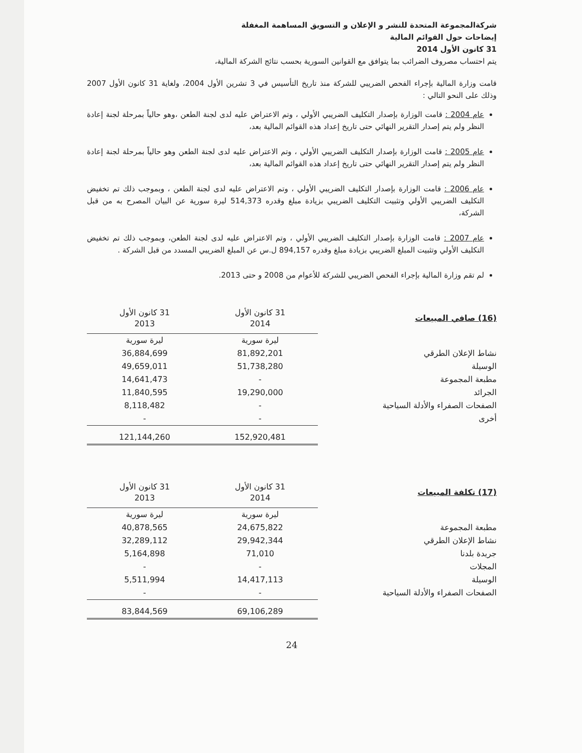شركةالمجموعة المتحدة للنشر و الإعلان و التسويق المساهمة المغفلة
إيضاحات حول القوائم المالية
31 كانون الأول 2014
يتم احتساب مصروف الضرائب بما يتوافق مع القوانين السورية بحسب نتائج الشركة المالية،
قامت وزارة المالية بإجراء الفحص الضريبي للشركة منذ تاريخ التأسيس في 3 تشرين الأول 2004، ولغاية 31 كانون الأول 2007 وذلك على النحو التالي :
عام 2004 : قامت الوزارة بإصدار التكليف الضريبي الأولي ، وتم الاعتراض عليه لدى لجنة الطعن ،وهو حالياً بمرحلة لجنة إعادة النظر ولم يتم إصدار التقرير النهائي حتى تاريخ إعداد هذه القوائم المالية بعد،
عام 2005 : قامت الوزارة بإصدار التكليف الضريبي الأولي ، وتم الاعتراض عليه لدى لجنة الطعن وهو حالياً بمرحلة لجنة إعادة النظر ولم يتم إصدار التقرير النهائي حتى تاريخ إعداد هذه القوائم المالية بعد،
عام 2006 : قامت الوزارة بإصدار التكليف الضريبي الأولي ، وتم الاعتراض عليه لدى لجنة الطعن ، وبموجب ذلك تم تخفيض التكليف الضريبي الأولي وتثبيت التكليف الضريبي بزيادة مبلغ وقدره 514,373 ليرة سورية عن البيان المصرح به من قبل الشركة،
عام 2007 : قامت الوزارة بإصدار التكليف الضريبي الأولي ، وتم الاعتراض عليه لدى لجنة الطعن، وبموجب ذلك تم تخفيض التكليف الأولي وتثبيت المبلغ الضريبي بزيادة مبلغ وقدره 894,157 ل.س عن المبلغ الضريبي المسدد من قبل الشركة .
لم تقم وزارة المالية بإجراء الفحص الضريبي للشركة للأعوام من 2008 و حتى 2013.
| (16) صافي المبيعات | 31 كانون الأول 2014 | 31 كانون الأول 2013 |
| | ليرة سورية | ليرة سورية |
| نشاط الإعلان الطرقي | 81,892,201 | 36,884,699 |
| الوسيلة | 51,738,280 | 49,659,011 |
| مطبعة المجموعة | - | 14,641,473 |
| الجرائد | 19,290,000 | 11,840,595 |
| الصفحات الصفراء والأدلة السياحية | - | 8,118,482 |
| أخرى | - | - |
| | 152,920,481 | 121,144,260 |
| (17) تكلفة المبيعات | 31 كانون الأول 2014 | 31 كانون الأول 2013 |
| | ليرة سورية | ليرة سورية |
| مطبعة المجموعة | 24,675,822 | 40,878,565 |
| نشاط الإعلان الطرقي | 29,942,344 | 32,289,112 |
| جريدة بلدنا | 71,010 | 5,164,898 |
| المجلات | - | - |
| الوسيلة | 14,417,113 | 5,511,994 |
| الصفحات الصفراء والأدلة السياحية | - | - |
| | 69,106,289 | 83,844,569 |
24